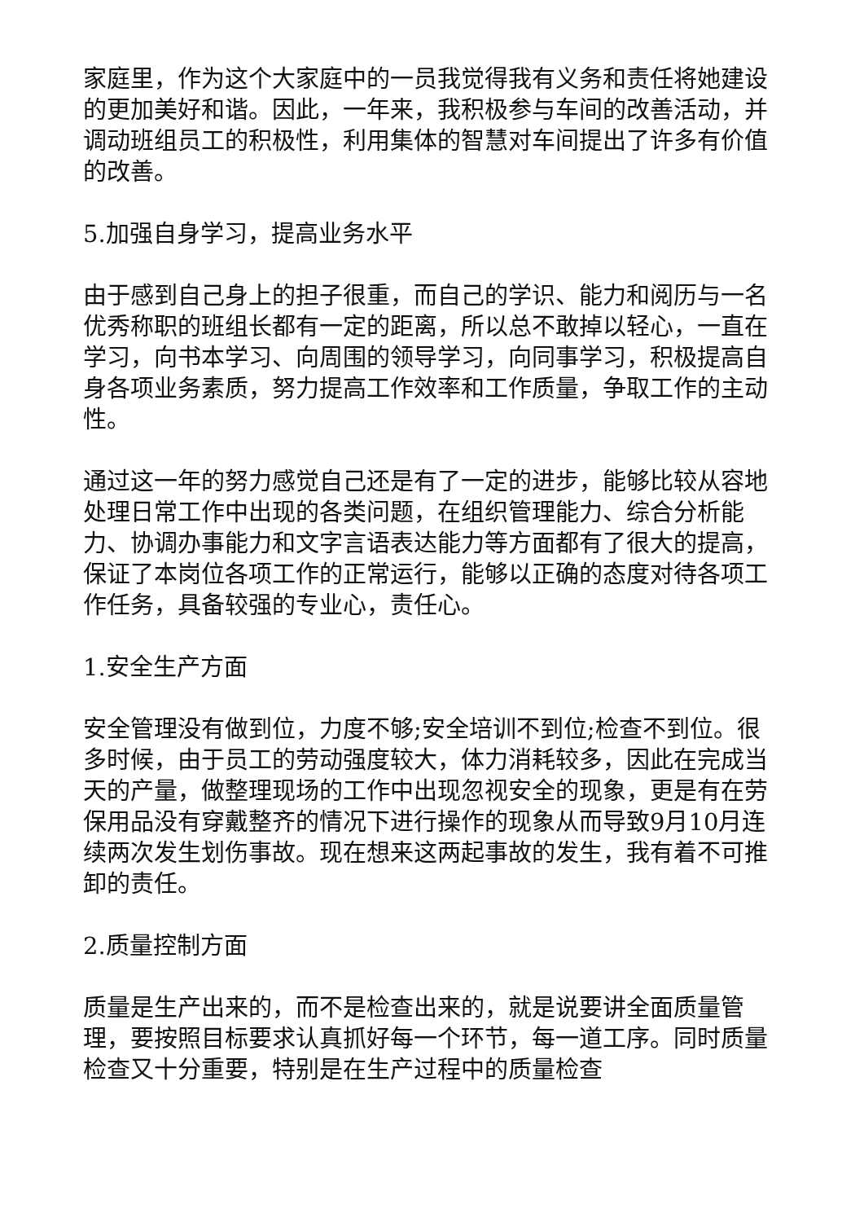家庭里，作为这个大家庭中的一员我觉得我有义务和责任将她建设的更加美好和谐。因此，一年来，我积极参与车间的改善活动，并调动班组员工的积极性，利用集体的智慧对车间提出了许多有价值的改善。
5.加强自身学习，提高业务水平
由于感到自己身上的担子很重，而自己的学识、能力和阅历与一名优秀称职的班组长都有一定的距离，所以总不敢掉以轻心，一直在学习，向书本学习、向周围的领导学习，向同事学习，积极提高自身各项业务素质，努力提高工作效率和工作质量，争取工作的主动性。
通过这一年的努力感觉自己还是有了一定的进步，能够比较从容地处理日常工作中出现的各类问题，在组织管理能力、综合分析能力、协调办事能力和文字言语表达能力等方面都有了很大的提高，保证了本岗位各项工作的正常运行，能够以正确的态度对待各项工作任务，具备较强的专业心，责任心。
1.安全生产方面
安全管理没有做到位，力度不够;安全培训不到位;检查不到位。很多时候，由于员工的劳动强度较大，体力消耗较多，因此在完成当天的产量，做整理现场的工作中出现忽视安全的现象，更是有在劳保用品没有穿戴整齐的情况下进行操作的现象从而导致9月10月连续两次发生划伤事故。现在想来这两起事故的发生，我有着不可推卸的责任。
2.质量控制方面
质量是生产出来的，而不是检查出来的，就是说要讲全面质量管理，要按照目标要求认真抓好每一个环节，每一道工序。同时质量检查又十分重要，特别是在生产过程中的质量检查